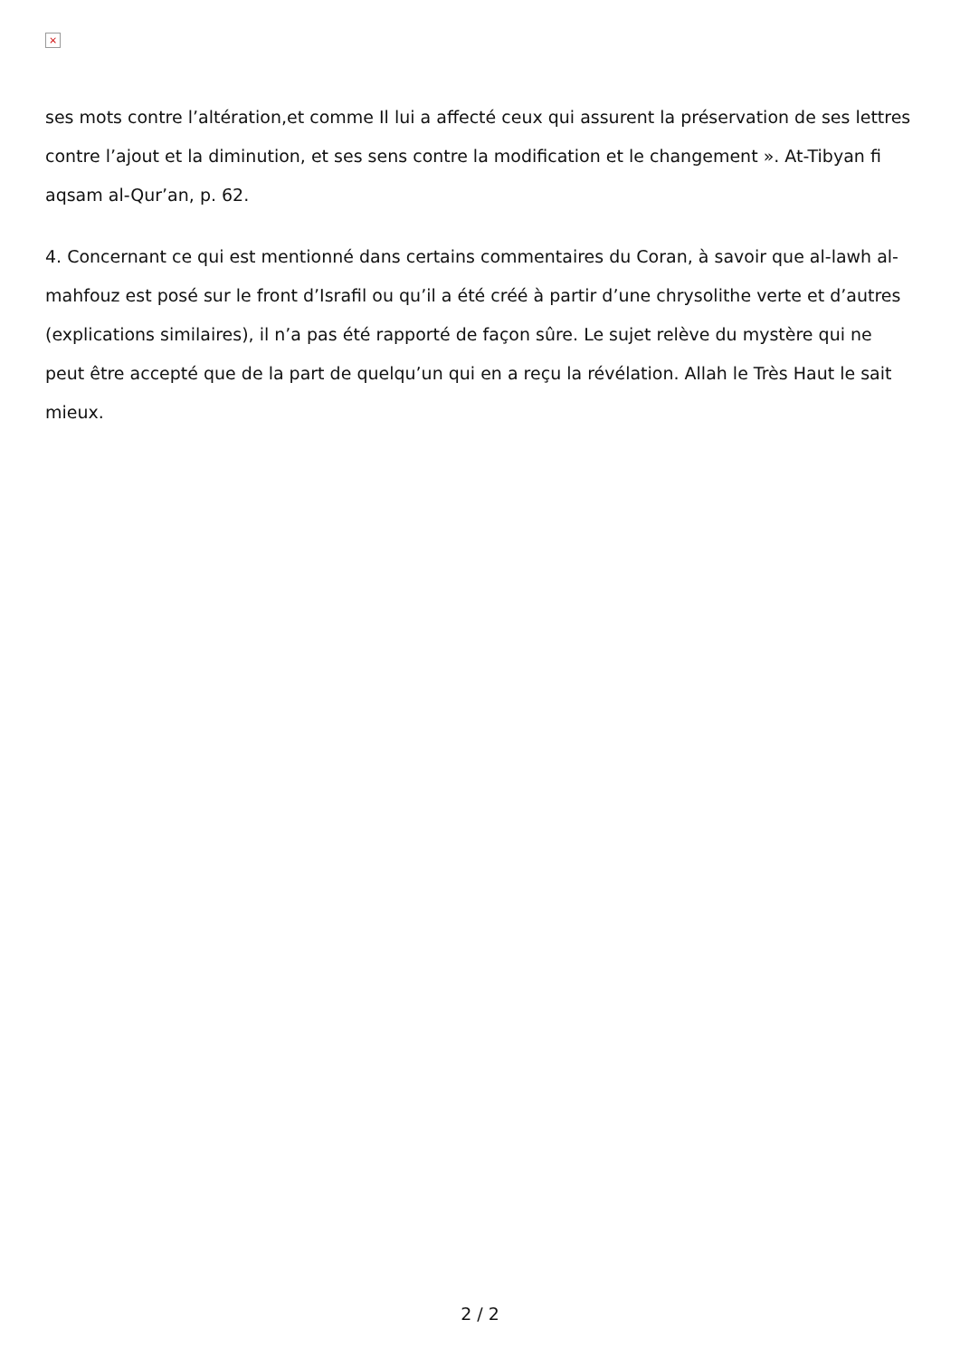×
ses mots contre l’altération,et comme Il lui a affecté ceux qui assurent la préservation de ses lettres contre l’ajout et la diminution, et ses sens contre la modification et le changement ». At-Tibyan fi aqsam al-Qur’an, p. 62.
4. Concernant ce qui est mentionné dans certains commentaires du Coran, à savoir que al-lawh al-mahfouz est posé sur le front d’Israfil ou qu’il a été créé à partir d’une chrysolithe verte et d’autres (explications similaires), il n’a pas été rapporté de façon sûre. Le sujet relève du mystère qui ne peut être accepté que de la part de quelqu’un qui en a reçu la révélation. Allah le Très Haut le sait mieux.
2 / 2